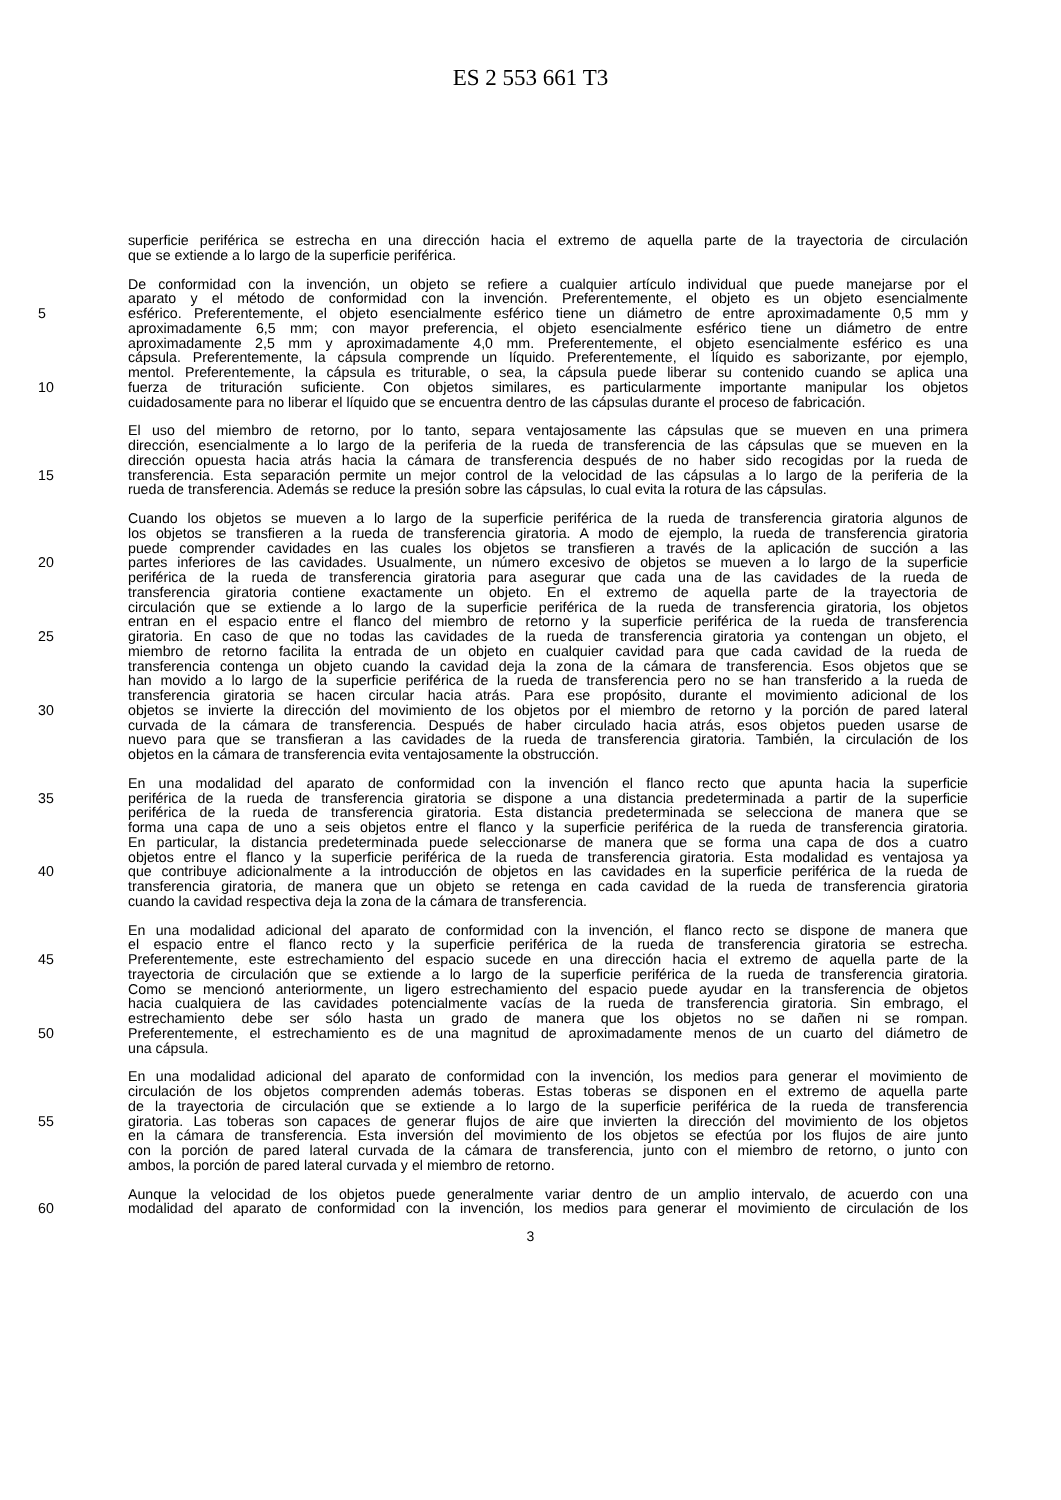ES 2 553 661 T3
superficie periférica se estrecha en una dirección hacia el extremo de aquella parte de la trayectoria de circulación
que se extiende a lo largo de la superficie periférica.
De conformidad con la invención, un objeto se refiere a cualquier artículo individual que puede manejarse por el
aparato y el método de conformidad con la invención. Preferentemente, el objeto es un objeto esencialmente
5 esférico. Preferentemente, el objeto esencialmente esférico tiene un diámetro de entre aproximadamente 0,5 mm y
aproximadamente 6,5 mm; con mayor preferencia, el objeto esencialmente esférico tiene un diámetro de entre
aproximadamente 2,5 mm y aproximadamente 4,0 mm. Preferentemente, el objeto esencialmente esférico es una
cápsula. Preferentemente, la cápsula comprende un líquido. Preferentemente, el líquido es saborizante, por ejemplo,
mentol. Preferentemente, la cápsula es triturable, o sea, la cápsula puede liberar su contenido cuando se aplica una
10 fuerza de trituración suficiente. Con objetos similares, es particularmente importante manipular los objetos
cuidadosamente para no liberar el líquido que se encuentra dentro de las cápsulas durante el proceso de fabricación.
El uso del miembro de retorno, por lo tanto, separa ventajosamente las cápsulas que se mueven en una primera
dirección, esencialmente a lo largo de la periferia de la rueda de transferencia de las cápsulas que se mueven en la
dirección opuesta hacia atrás hacia la cámara de transferencia después de no haber sido recogidas por la rueda de
15 transferencia. Esta separación permite un mejor control de la velocidad de las cápsulas a lo largo de la periferia de la
rueda de transferencia. Además se reduce la presión sobre las cápsulas, lo cual evita la rotura de las cápsulas.
Cuando los objetos se mueven a lo largo de la superficie periférica de la rueda de transferencia giratoria algunos de
los objetos se transfieren a la rueda de transferencia giratoria. A modo de ejemplo, la rueda de transferencia giratoria
puede comprender cavidades en las cuales los objetos se transfieren a través de la aplicación de succión a las
20 partes inferiores de las cavidades. Usualmente, un número excesivo de objetos se mueven a lo largo de la superficie
periférica de la rueda de transferencia giratoria para asegurar que cada una de las cavidades de la rueda de
transferencia giratoria contiene exactamente un objeto. En el extremo de aquella parte de la trayectoria de
circulación que se extiende a lo largo de la superficie periférica de la rueda de transferencia giratoria, los objetos
entran en el espacio entre el flanco del miembro de retorno y la superficie periférica de la rueda de transferencia
25 giratoria. En caso de que no todas las cavidades de la rueda de transferencia giratoria ya contengan un objeto, el
miembro de retorno facilita la entrada de un objeto en cualquier cavidad para que cada cavidad de la rueda de
transferencia contenga un objeto cuando la cavidad deja la zona de la cámara de transferencia. Esos objetos que se
han movido a lo largo de la superficie periférica de la rueda de transferencia pero no se han transferido a la rueda de
transferencia giratoria se hacen circular hacia atrás. Para ese propósito, durante el movimiento adicional de los
30 objetos se invierte la dirección del movimiento de los objetos por el miembro de retorno y la porción de pared lateral
curvada de la cámara de transferencia. Después de haber circulado hacia atrás, esos objetos pueden usarse de
nuevo para que se transfieran a las cavidades de la rueda de transferencia giratoria. También, la circulación de los
objetos en la cámara de transferencia evita ventajosamente la obstrucción.
En una modalidad del aparato de conformidad con la invención el flanco recto que apunta hacia la superficie
35 periférica de la rueda de transferencia giratoria se dispone a una distancia predeterminada a partir de la superficie
periférica de la rueda de transferencia giratoria. Esta distancia predeterminada se selecciona de manera que se
forma una capa de uno a seis objetos entre el flanco y la superficie periférica de la rueda de transferencia giratoria.
En particular, la distancia predeterminada puede seleccionarse de manera que se forma una capa de dos a cuatro
objetos entre el flanco y la superficie periférica de la rueda de transferencia giratoria. Esta modalidad es ventajosa ya
40 que contribuye adicionalmente a la introducción de objetos en las cavidades en la superficie periférica de la rueda de
transferencia giratoria, de manera que un objeto se retenga en cada cavidad de la rueda de transferencia giratoria
cuando la cavidad respectiva deja la zona de la cámara de transferencia.
En una modalidad adicional del aparato de conformidad con la invención, el flanco recto se dispone de manera que
el espacio entre el flanco recto y la superficie periférica de la rueda de transferencia giratoria se estrecha.
45 Preferentemente, este estrechamiento del espacio sucede en una dirección hacia el extremo de aquella parte de la
trayectoria de circulación que se extiende a lo largo de la superficie periférica de la rueda de transferencia giratoria.
Como se mencionó anteriormente, un ligero estrechamiento del espacio puede ayudar en la transferencia de objetos
hacia cualquiera de las cavidades potencialmente vacías de la rueda de transferencia giratoria. Sin embrago, el
estrechamiento debe ser sólo hasta un grado de manera que los objetos no se dañen ni se rompan.
50 Preferentemente, el estrechamiento es de una magnitud de aproximadamente menos de un cuarto del diámetro de
una cápsula.
En una modalidad adicional del aparato de conformidad con la invención, los medios para generar el movimiento de
circulación de los objetos comprenden además toberas. Estas toberas se disponen en el extremo de aquella parte
de la trayectoria de circulación que se extiende a lo largo de la superficie periférica de la rueda de transferencia
55 giratoria. Las toberas son capaces de generar flujos de aire que invierten la dirección del movimiento de los objetos
en la cámara de transferencia. Esta inversión del movimiento de los objetos se efectúa por los flujos de aire junto
con la porción de pared lateral curvada de la cámara de transferencia, junto con el miembro de retorno, o junto con
ambos, la porción de pared lateral curvada y el miembro de retorno.
Aunque la velocidad de los objetos puede generalmente variar dentro de un amplio intervalo, de acuerdo con una
60 modalidad del aparato de conformidad con la invención, los medios para generar el movimiento de circulación de los
3